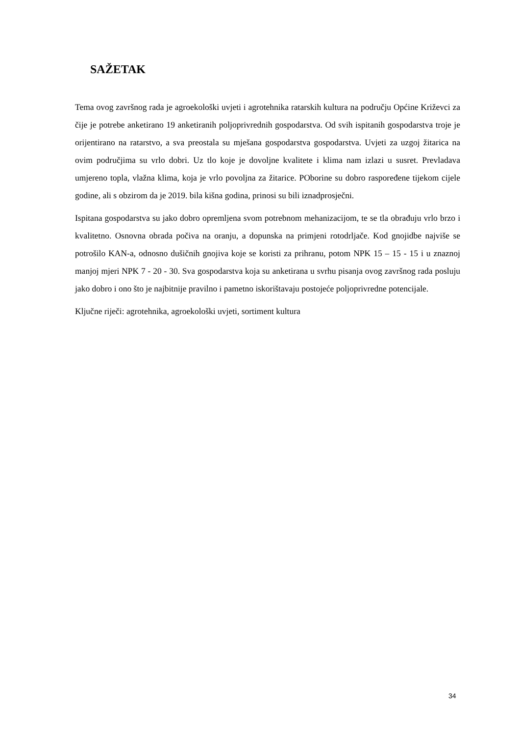SAŽETAK
Tema ovog završnog rada je agroekološki uvjeti i agrotehnika ratarskih kultura na području Općine Križevci za čije je potrebe anketirano 19 anketiranih poljoprivrednih gospodarstva. Od svih ispitanih gospodarstva troje je orijentirano na ratarstvo, a sva preostala su mješana gospodarstva gospodarstva. Uvjeti za uzgoj žitarica na ovim područjima su vrlo dobri. Uz tlo koje je dovoljne kvalitete i klima nam izlazi u susret. Prevladava umjereno topla, vlažna klima, koja je vrlo povoljna za žitarice. POborine su dobro raspoređene tijekom cijele godine, ali s obzirom da je 2019. bila kišna godina, prinosi su bili iznadprosječni.
Ispitana gospodarstva su jako dobro opremljena svom potrebnom mehanizacijom, te se tla obrađuju vrlo brzo i kvalitetno. Osnovna obrada počiva na oranju, a dopunska na primjeni rotodrljače. Kod gnojidbe najviše se potrošilo KAN-a, odnosno dušičnih gnojiva koje se koristi za prihranu, potom NPK 15 – 15 - 15 i u znaznoj manjoj mjeri NPK 7 - 20 - 30. Sva gospodarstva koja su anketirana u svrhu pisanja ovog završnog rada posluju jako dobro i ono što je najbitnije pravilno i pametno iskorištavaju postojeće poljoprivredne potencijale.
Ključne riječi: agrotehnika, agroekološki uvjeti, sortiment kultura
34